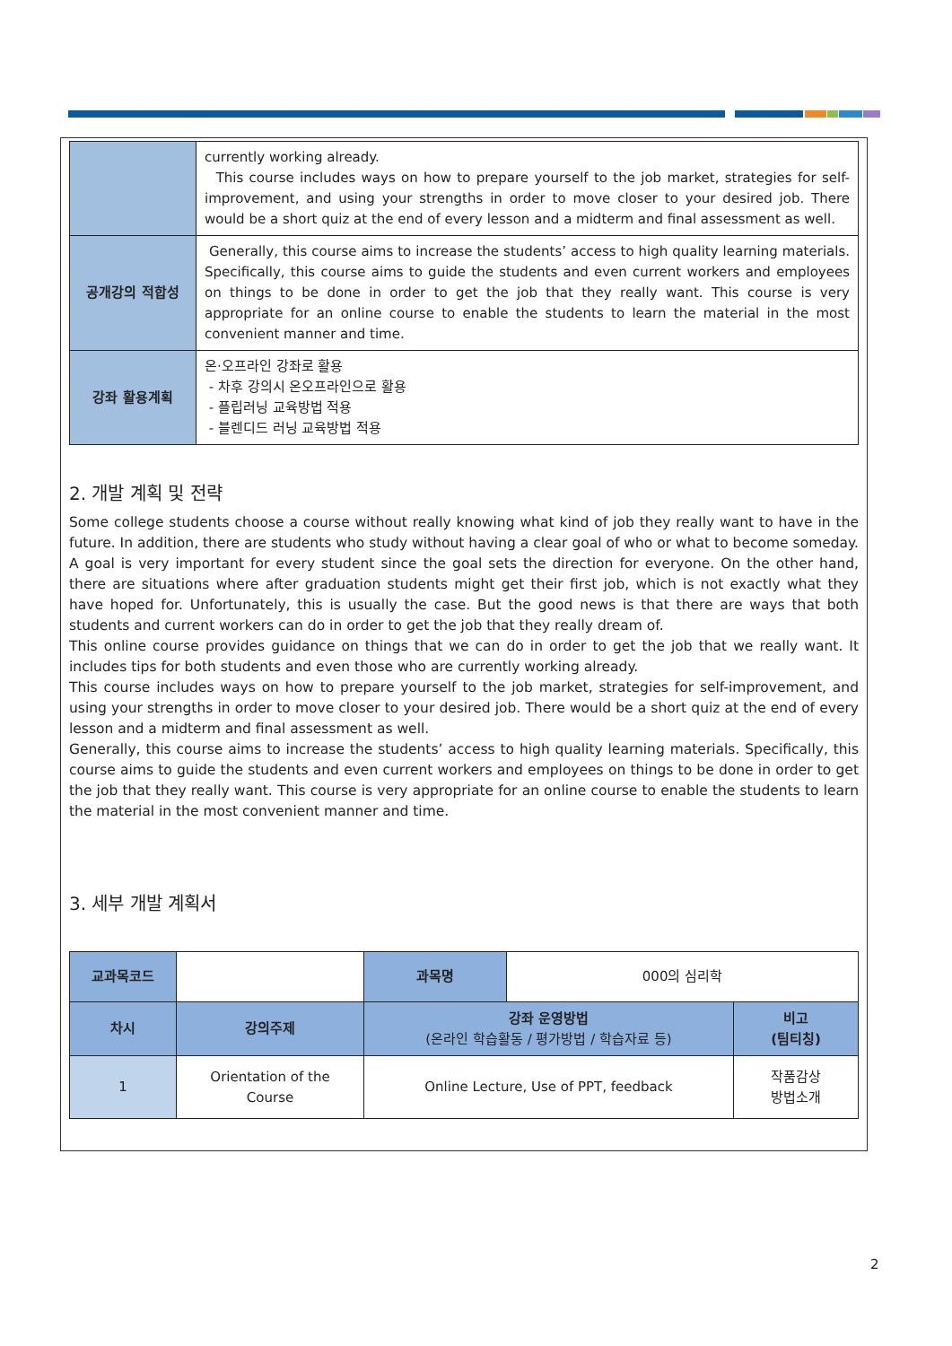| | currently working already. This course includes ways on how to prepare yourself to the job market, strategies for self-improvement, and using your strengths in order to move closer to your desired job. There would be a short quiz at the end of every lesson and a midterm and final assessment as well. |
| 공개강의 적합성 | Generally, this course aims to increase the students’ access to high quality learning materials. Specifically, this course aims to guide the students and even current workers and employees on things to be done in order to get the job that they really want. This course is very appropriate for an online course to enable the students to learn the material in the most convenient manner and time. |
| 강좌 활용계획 | 온·오프라인 강좌로 활용 - 차후 강의시 온오프라인으로 활용 - 플립러닝 교육방법 적용 - 블렌디드 러닝 교육방법 적용 |
2. 개발 계획 및 전략
Some college students choose a course without really knowing what kind of job they really want to have in the future. In addition, there are students who study without having a clear goal of who or what to become someday. A goal is very important for every student since the goal sets the direction for everyone. On the other hand, there are situations where after graduation students might get their first job, which is not exactly what they have hoped for. Unfortunately, this is usually the case. But the good news is that there are ways that both students and current workers can do in order to get the job that they really dream of.
This online course provides guidance on things that we can do in order to get the job that we really want. It includes tips for both students and even those who are currently working already.
This course includes ways on how to prepare yourself to the job market, strategies for self-improvement, and using your strengths in order to move closer to your desired job. There would be a short quiz at the end of every lesson and a midterm and final assessment as well.
Generally, this course aims to increase the students’ access to high quality learning materials. Specifically, this course aims to guide the students and even current workers and employees on things to be done in order to get the job that they really want. This course is very appropriate for an online course to enable the students to learn the material in the most convenient manner and time.
3. 세부 개발 계획서
| 교과목코드 | | 과목명 | 000의 심리학 | |
| 차시 | 강의주제 | 강좌 운영방법 (온라인 학습활동 / 평가방법 / 학습자료 등) | | 비고 (팀티칭) |
| 1 | Orientation of the Course | Online Lecture, Use of PPT, feedback | | 작품감상 방법소개 |
2